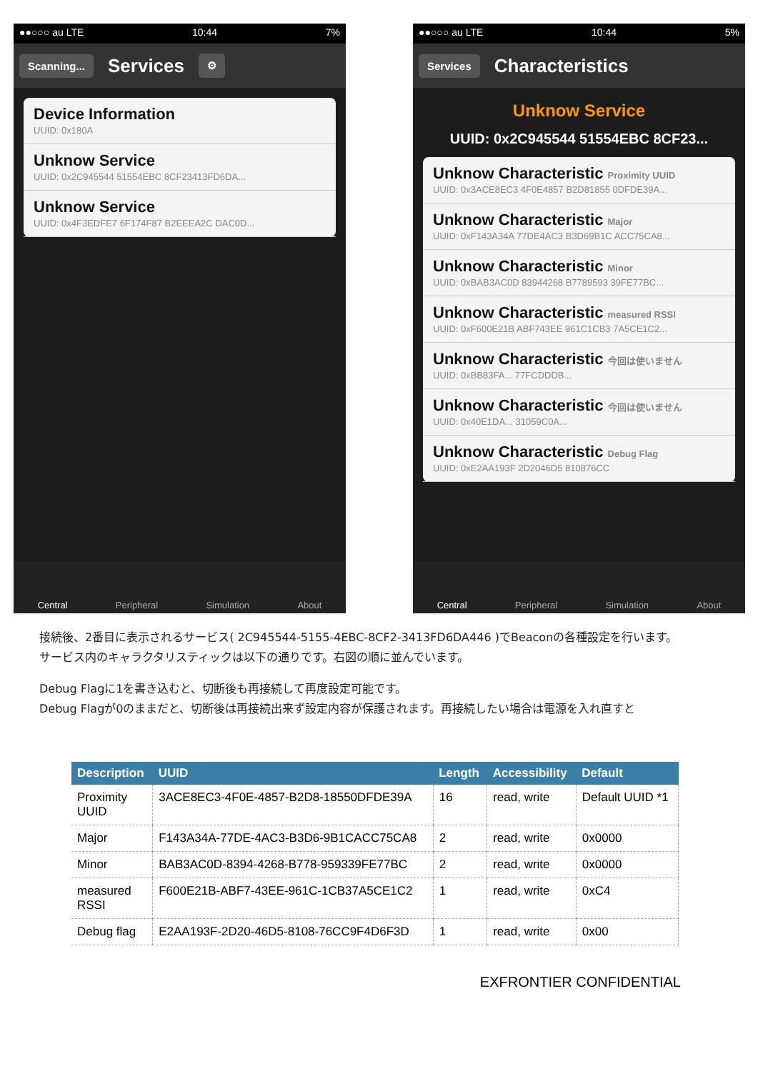●●○○○ au LTE 10:44 7%
Scanning... Services ⚙
Device Information
UUID: 0x180A
Unknow Service
UUID: 0x2C945544 51554EBC 8CF23413FD6DA...
Unknow Service
UUID: 0x4F3EDFE7 6F174F87 B2EEEA2C DAC0D...
Central Peripheral Simulation About
●●○○○ au LTE 10:44 5%
Services Characteristics
Unknow Service
UUID: 0x2C945544 51554EBC 8CF23...
Unknow Characteristic Proximity UUID
UUID: 0x3ACE8EC3 4F0E4857 B2D81855 0DFDE39A...
Unknow Characteristic Major
UUID: 0xF143A34A 77DE4AC3 B3D69B1C ACC75CA8...
Unknow Characteristic Minor
UUID: 0xBAB3AC0D 83944268 B7789593 39FE77BC...
Unknow Characteristic measured RSSI
UUID: 0xF600E21B ABF743EE 961C1CB3 7A5CE1C2...
Unknow Characteristic 今回は使いません
UUID: 0xBB83FA... 77FCDDDB...
Unknow Characteristic 今回は使いません
UUID: 0x40E1DA... 31059C0A...
Unknow Characteristic Debug Flag
UUID: 0xE2AA193F 2D2046D5 810876CC
Central Peripheral Simulation About
接続後、2番目に表示されるサービス( 2C945544-5155-4EBC-8CF2-3413FD6DA446 )でBeaconの各種設定を行います。
サービス内のキャラクタリスティックは以下の通りです。右図の順に並んでいます。
Debug Flagに1を書き込むと、切断後も再接続して再度設定可能です。
Debug Flagが0のままだと、切断後は再接続出来ず設定内容が保護されます。再接続したい場合は電源を入れ直すと
| Description | UUID | Length | Accessibility | Default |
| --- | --- | --- | --- | --- |
| Proximity UUID | 3ACE8EC3-4F0E-4857-B2D8-18550DFDE39A | 16 | read, write | Default UUID *1 |
| Major | F143A34A-77DE-4AC3-B3D6-9B1CACC75CA8 | 2 | read, write | 0x0000 |
| Minor | BAB3AC0D-8394-4268-B778-959339FE77BC | 2 | read, write | 0x0000 |
| measured RSSI | F600E21B-ABF7-43EE-961C-1CB37A5CE1C2 | 1 | read, write | 0xC4 |
| Debug flag | E2AA193F-2D20-46D5-8108-76CC9F4D6F3D | 1 | read, write | 0x00 |
EXFRONTIER CONFIDENTIAL